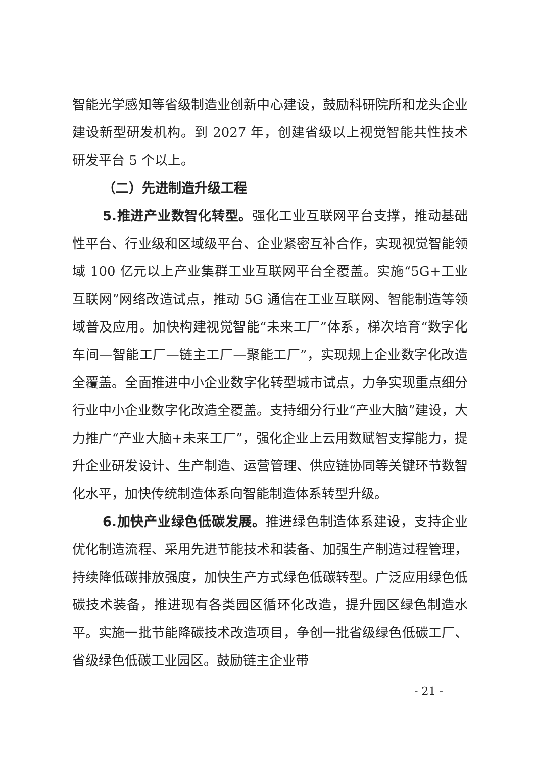智能光学感知等省级制造业创新中心建设，鼓励科研院所和龙头企业建设新型研发机构。到 2027 年，创建省级以上视觉智能共性技术研发平台 5 个以上。
（二）先进制造升级工程
5.推进产业数智化转型。强化工业互联网平台支撑，推动基础性平台、行业级和区域级平台、企业紧密互补合作，实现视觉智能领域 100 亿元以上产业集群工业互联网平台全覆盖。实施“5G+工业互联网”网络改造试点，推动 5G 通信在工业互联网、智能制造等领域普及应用。加快构建视觉智能“未来工厂”体系，梯次培育“数字化车间—智能工厂—链主工厂—聚能工厂”，实现规上企业数字化改造全覆盖。全面推进中小企业数字化转型城市试点，力争实现重点细分行业中小企业数字化改造全覆盖。支持细分行业“产业大脑”建设，大力推广“产业大脑+未来工厂”，强化企业上云用数赋智支撑能力，提升企业研发设计、生产制造、运营管理、供应链协同等关键环节数智化水平，加快传统制造体系向智能制造体系转型升级。
6.加快产业绿色低碳发展。推进绿色制造体系建设，支持企业优化制造流程、采用先进节能技术和装备、加强生产制造过程管理，持续降低碳排放强度，加快生产方式绿色低碳转型。广泛应用绿色低碳技术装备，推进现有各类园区循环化改造，提升园区绿色制造水平。实施一批节能降碳技术改造项目，争创一批省级绿色低碳工厂、省级绿色低碳工业园区。鼓励链主企业带
- 21 -